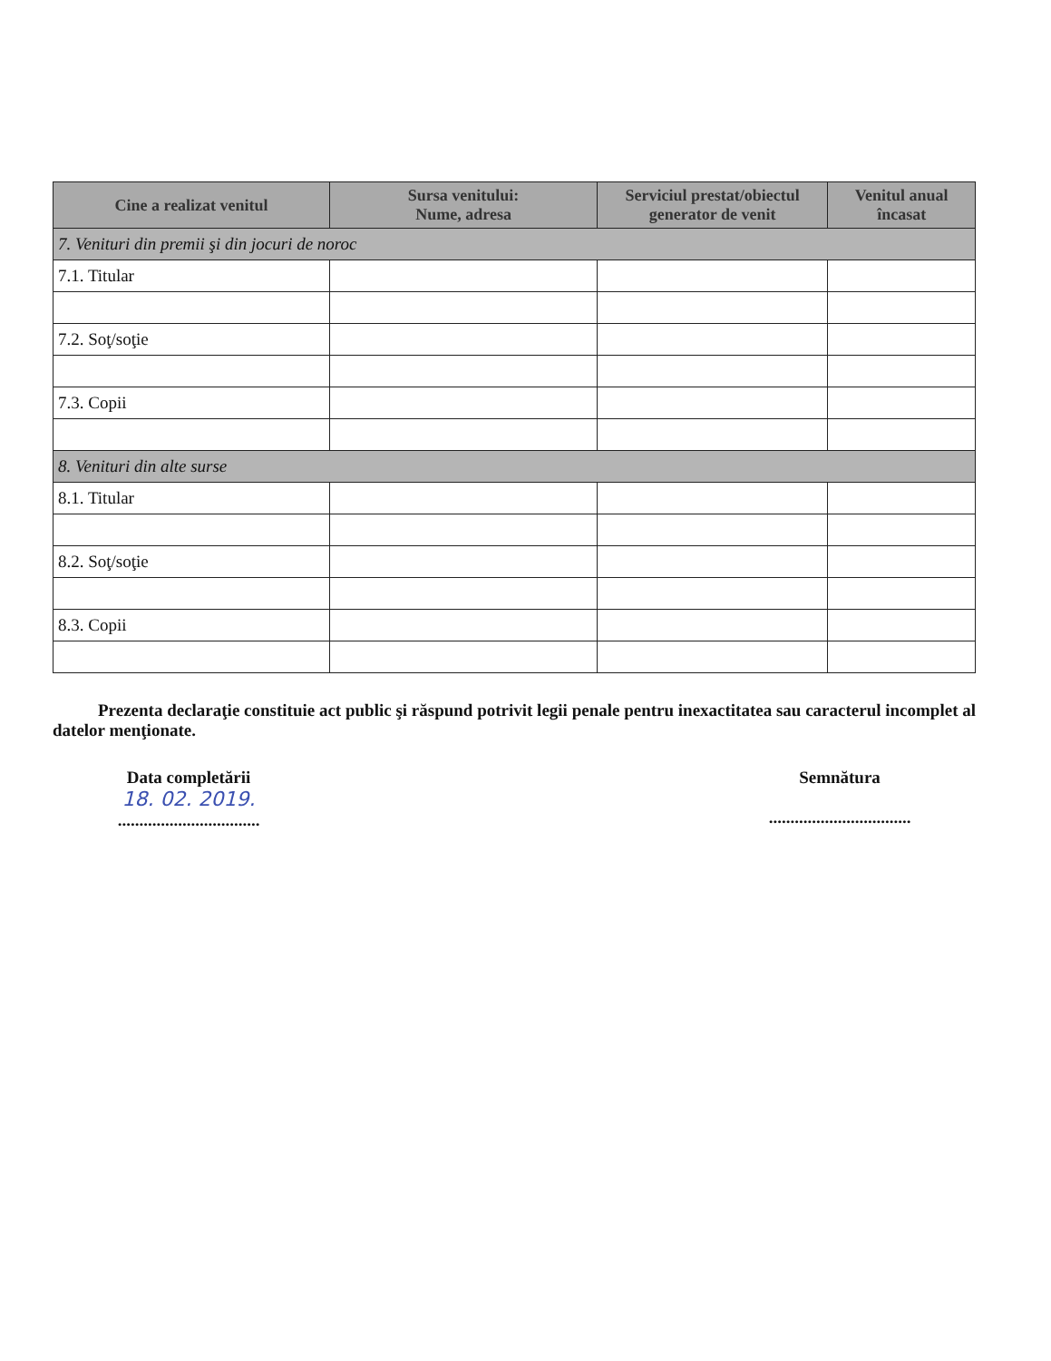| Cine a realizat venitul | Sursa venitului: Nume, adresa | Serviciul prestat/obiectul generator de venit | Venitul anual încasat |
| --- | --- | --- | --- |
| 7. Venituri din premii şi din jocuri de noroc | | | |
| 7.1. Titular | | | |
| 7.2. Soţ/soţie | | | |
| 7.3. Copii | | | |
| 8. Venituri din alte surse | | | |
| 8.1. Titular | | | |
| 8.2. Soţ/soţie | | | |
| 8.3. Copii | | | |
Prezenta declaraţie constituie act public şi răspund potrivit legii penale pentru inexactitatea sau caracterul incomplet al datelor menţionate.
Data completării
18. 02. 2019.
.................................
Semnătura
.................................